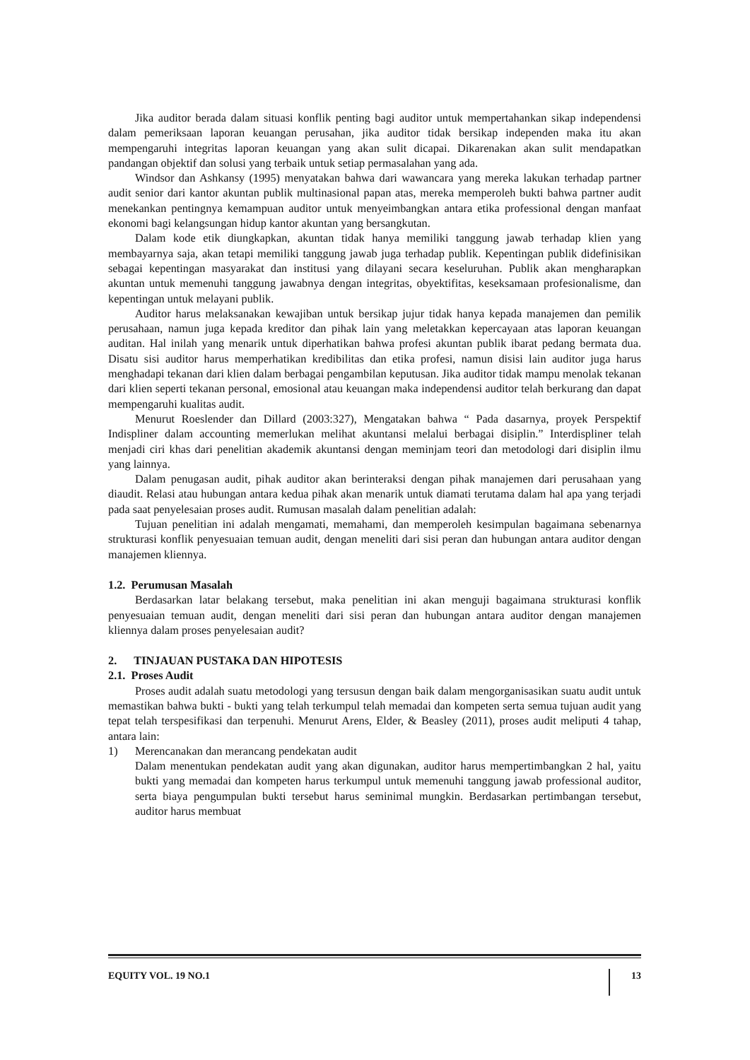Jika auditor berada dalam situasi konflik penting bagi auditor untuk mempertahankan sikap independensi dalam pemeriksaan laporan keuangan perusahan, jika auditor tidak bersikap independen maka itu akan mempengaruhi integritas laporan keuangan yang akan sulit dicapai. Dikarenakan akan sulit mendapatkan pandangan objektif dan solusi yang terbaik untuk setiap permasalahan yang ada.
Windsor dan Ashkansy (1995) menyatakan bahwa dari wawancara yang mereka lakukan terhadap partner audit senior dari kantor akuntan publik multinasional papan atas, mereka memperoleh bukti bahwa partner audit menekankan pentingnya kemampuan auditor untuk menyeimbangkan antara etika professional dengan manfaat ekonomi bagi kelangsungan hidup kantor akuntan yang bersangkutan.
Dalam kode etik diungkapkan, akuntan tidak hanya memiliki tanggung jawab terhadap klien yang membayarnya saja, akan tetapi memiliki tanggung jawab juga terhadap publik. Kepentingan publik didefinisikan sebagai kepentingan masyarakat dan institusi yang dilayani secara keseluruhan. Publik akan mengharapkan akuntan untuk memenuhi tanggung jawabnya dengan integritas, obyektifitas, keseksamaan profesionalisme, dan kepentingan untuk melayani publik.
Auditor harus melaksanakan kewajiban untuk bersikap jujur tidak hanya kepada manajemen dan pemilik perusahaan, namun juga kepada kreditor dan pihak lain yang meletakkan kepercayaan atas laporan keuangan auditan. Hal inilah yang menarik untuk diperhatikan bahwa profesi akuntan publik ibarat pedang bermata dua. Disatu sisi auditor harus memperhatikan kredibilitas dan etika profesi, namun disisi lain auditor juga harus menghadapi tekanan dari klien dalam berbagai pengambilan keputusan. Jika auditor tidak mampu menolak tekanan dari klien seperti tekanan personal, emosional atau keuangan maka independensi auditor telah berkurang dan dapat mempengaruhi kualitas audit.
Menurut Roeslender dan Dillard (2003:327), Mengatakan bahwa “ Pada dasarnya, proyek Perspektif Indispliner dalam accounting memerlukan melihat akuntansi melalui berbagai disiplin.” Interdispliner telah menjadi ciri khas dari penelitian akademik akuntansi dengan meminjam teori dan metodologi dari disiplin ilmu yang lainnya.
Dalam penugasan audit, pihak auditor akan berinteraksi dengan pihak manajemen dari perusahaan yang diaudit. Relasi atau hubungan antara kedua pihak akan menarik untuk diamati terutama dalam hal apa yang terjadi pada saat penyelesaian proses audit. Rumusan masalah dalam penelitian adalah:
Tujuan penelitian ini adalah mengamati, memahami, dan memperoleh kesimpulan bagaimana sebenarnya strukturasi konflik penyesuaian temuan audit, dengan meneliti dari sisi peran dan hubungan antara auditor dengan manajemen kliennya.
1.2. Perumusan Masalah
Berdasarkan latar belakang tersebut, maka penelitian ini akan menguji bagaimana strukturasi konflik penyesuaian temuan audit, dengan meneliti dari sisi peran dan hubungan antara auditor dengan manajemen kliennya dalam proses penyelesaian audit?
2. TINJAUAN PUSTAKA DAN HIPOTESIS
2.1. Proses Audit
Proses audit adalah suatu metodologi yang tersusun dengan baik dalam mengorganisasikan suatu audit untuk memastikan bahwa bukti - bukti yang telah terkumpul telah memadai dan kompeten serta semua tujuan audit yang tepat telah terspesifikasi dan terpenuhi. Menurut Arens, Elder, & Beasley (2011), proses audit meliputi 4 tahap, antara lain:
1) Merencanakan dan merancang pendekatan audit
Dalam menentukan pendekatan audit yang akan digunakan, auditor harus mempertimbangkan 2 hal, yaitu bukti yang memadai dan kompeten harus terkumpul untuk memenuhi tanggung jawab professional auditor, serta biaya pengumpulan bukti tersebut harus seminimal mungkin. Berdasarkan pertimbangan tersebut, auditor harus membuat
EQUITY VOL. 19 NO.1 13